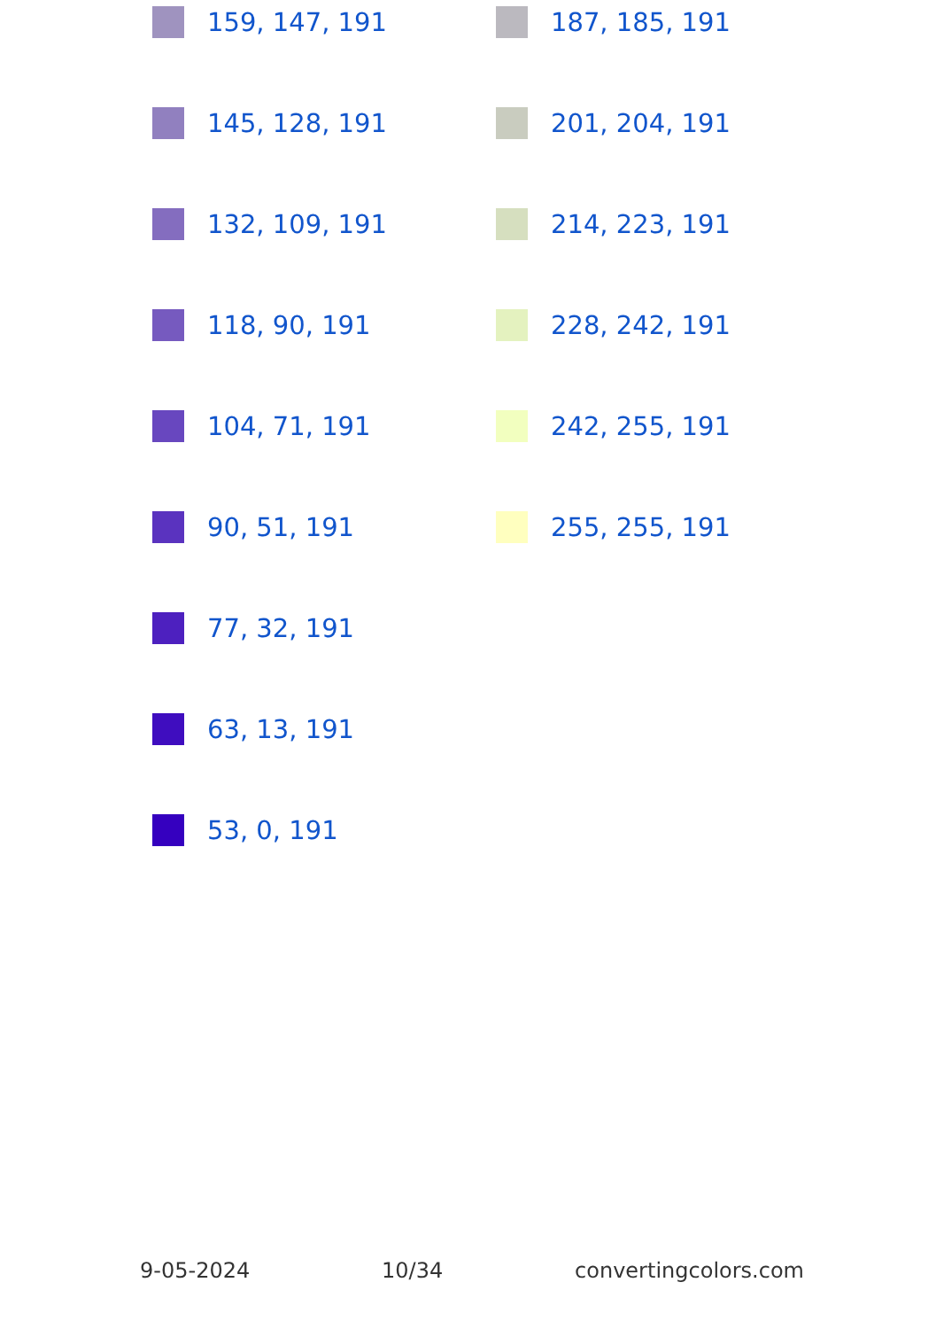159, 147, 191
145, 128, 191
132, 109, 191
118, 90, 191
104, 71, 191
90, 51, 191
77, 32, 191
63, 13, 191
53, 0, 191
187, 185, 191
201, 204, 191
214, 223, 191
228, 242, 191
242, 255, 191
255, 255, 191
9-05-2024 10/34 convertingcolors.com